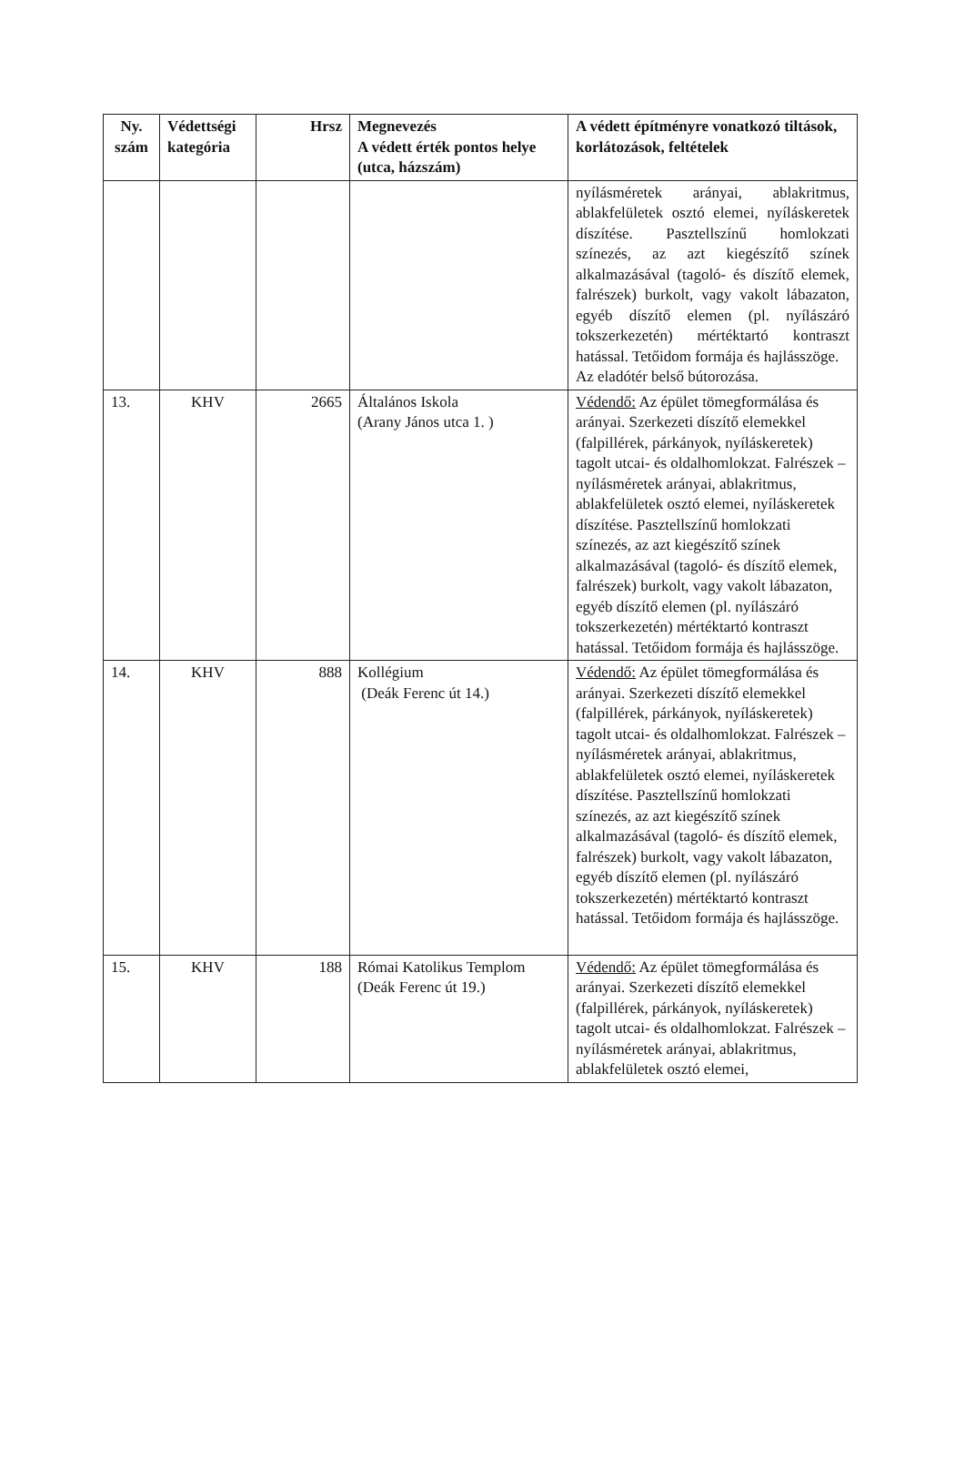| Ny. szám | Védettségi kategória | Hrsz | Megnevezés A védett érték pontos helye (utca, házszám) | A védett építményre vonatkozó tiltások, korlátozások, feltételek |
| --- | --- | --- | --- | --- |
| | | | | nyílásméretek arányai, ablakritmus, ablakfelületek osztó elemei, nyíláskeretek díszítése. Pasztellszínű homlokzati színezés, az azt kiegészítő színek alkalmazásával (tagoló- és díszítő elemek, falrészek) burkolt, vagy vakolt lábazaton, egyéb díszítő elemen (pl. nyílászáró tokszerkezetén) mértéktartó kontraszt hatással. Tetőidom formája és hajlásszöge. Az eladótér belső bútorozása. |
| 13. | KHV | 2665 | Általános Iskola (Arany János utca 1. ) | Védendő: Az épület tömegformálása és arányai. Szerkezeti díszítő elemekkel (falpillérek, párkányok, nyíláskeretek) tagolt utcai- és oldalhomlokzat. Falrészek – nyílásméretek arányai, ablakritmus, ablakfelületek osztó elemei, nyíláskeretek díszítése. Pasztellszínű homlokzati színezés, az azt kiegészítő színek alkalmazásával (tagoló- és díszítő elemek, falrészek) burkolt, vagy vakolt lábazaton, egyéb díszítő elemen (pl. nyílászáró tokszerkezetén) mértéktartó kontraszt hatással. Tetőidom formája és hajlásszöge. |
| 14. | KHV | 888 | Kollégium (Deák Ferenc út 14.) | Védendő: Az épület tömegformálása és arányai. Szerkezeti díszítő elemekkel (falpillérek, párkányok, nyíláskeretek) tagolt utcai- és oldalhomlokzat. Falrészek – nyílásméretek arányai, ablakritmus, ablakfelületek osztó elemei, nyíláskeretek díszítése. Pasztellszínű homlokzati színezés, az azt kiegészítő színek alkalmazásával (tagoló- és díszítő elemek, falrészek) burkolt, vagy vakolt lábazaton, egyéb díszítő elemen (pl. nyílászáró tokszerkezetén) mértéktartó kontraszt hatással. Tetőidom formája és hajlásszöge. |
| 15. | KHV | 188 | Római Katolikus Templom (Deák Ferenc út 19.) | Védendő: Az épület tömegformálása és arányai. Szerkezeti díszítő elemekkel (falpillérek, párkányok, nyíláskeretek) tagolt utcai- és oldalhomlokzat. Falrészek – nyílásméretek arányai, ablakritmus, ablakfelületek osztó elemei, |